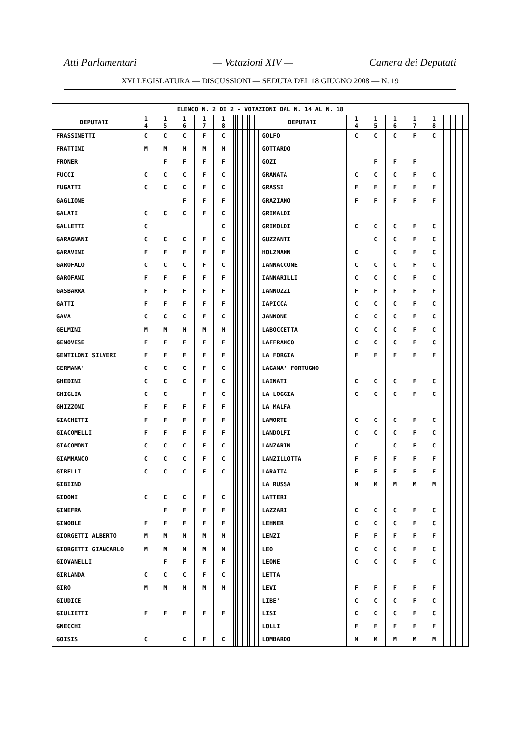Atti Parlamentari — Votazioni XIV — Camera dei Deputati
XVI LEGISLATURA — DISCUSSIONI — SEDUTA DEL 18 GIUGNO 2008 — N. 19
| ELENCO N. 2 DI 2 - VOTAZIONI DAL N. 14 AL N. 18 | | | | | | | | | | | | | | | | | | | | | | | | | | | | | | | |
| DEPUTATI | 1 4 | 1 5 | 1 6 | 1 7 | 1 8 | | | | | | | | | | | DEPUTATI | 1 4 | 1 5 | 1 6 | 1 7 | 1 8 | | | | | | | | | | |
| FRASSINETTI | C | C | C | F | C | | | | | | | | | | | GOLFO | C | C | C | F | C | | | | | | | | | | |
| FRATTINI | M | M | M | M | M | | | | | | | | | | | GOTTARDO | | | | | | | | | | | | | | | |
| FRONER | | F | F | F | F | | | | | | | | | | | GOZI | | F | F | F | | | | | | | | | | | |
| FUCCI | C | C | C | F | C | | | | | | | | | | | GRANATA | C | C | C | F | C | | | | | | | | | | |
| FUGATTI | C | C | C | F | C | | | | | | | | | | | GRASSI | F | F | F | F | F | | | | | | | | | | |
| GAGLIONE | | | F | F | F | | | | | | | | | | | GRAZIANO | F | F | F | F | F | | | | | | | | | | |
| GALATI | C | C | C | F | C | | | | | | | | | | | GRIMALDI | | | | | | | | | | | | | | | |
| GALLETTI | C | | | | C | | | | | | | | | | | GRIMOLDI | C | C | C | F | C | | | | | | | | | | |
| GARAGNANI | C | C | C | F | C | | | | | | | | | | | GUZZANTI | | C | C | F | C | | | | | | | | | | |
| GARAVINI | F | F | F | F | F | | | | | | | | | | | HOLZMANN | C | | C | F | C | | | | | | | | | | |
| GAROFALO | C | C | C | F | C | | | | | | | | | | | IANNACCONE | C | C | C | F | C | | | | | | | | | | |
| GAROFANI | F | F | F | F | F | | | | | | | | | | | IANNARILLI | C | C | C | F | C | | | | | | | | | | |
| GASBARRA | F | F | F | F | F | | | | | | | | | | | IANNUZZI | F | F | F | F | F | | | | | | | | | | |
| GATTI | F | F | F | F | F | | | | | | | | | | | IAPICCA | C | C | C | F | C | | | | | | | | | | |
| GAVA | C | C | C | F | C | | | | | | | | | | | JANNONE | C | C | C | F | C | | | | | | | | | | |
| GELMINI | M | M | M | M | M | | | | | | | | | | | LABOCCETTA | C | C | C | F | C | | | | | | | | | | |
| GENOVESE | F | F | F | F | F | | | | | | | | | | | LAFFRANCO | C | C | C | F | C | | | | | | | | | | |
| GENTILONI SILVERI | F | F | F | F | F | | | | | | | | | | | LA FORGIA | F | F | F | F | F | | | | | | | | | | |
| GERMANA' | C | C | C | F | C | | | | | | | | | | | LAGANA' FORTUGNO | | | | | | | | | | | | | | | |
| GHEDINI | C | C | C | F | C | | | | | | | | | | | LAINATI | C | C | C | F | C | | | | | | | | | | |
| GHIGLIA | C | C | | F | C | | | | | | | | | | | LA LOGGIA | C | C | C | F | C | | | | | | | | | | |
| GHIZZONI | F | F | F | F | F | | | | | | | | | | | LA MALFA | | | | | | | | | | | | | | | |
| GIACHETTI | F | F | F | F | F | | | | | | | | | | | LAMORTE | C | C | C | F | C | | | | | | | | | | |
| GIACOMELLI | F | F | F | F | F | | | | | | | | | | | LANDOLFI | C | C | C | F | C | | | | | | | | | | |
| GIACOMONI | C | C | C | F | C | | | | | | | | | | | LANZARIN | C | | C | F | C | | | | | | | | | | |
| GIAMMANCO | C | C | C | F | C | | | | | | | | | | | LANZILLOTTA | F | F | F | F | F | | | | | | | | | | |
| GIBELLI | C | C | C | F | C | | | | | | | | | | | LARATTA | F | F | F | F | F | | | | | | | | | | |
| GIBIINO | | | | | | | | | | | | | | | | LA RUSSA | M | M | M | M | M | | | | | | | | | | |
| GIDONI | C | C | C | F | C | | | | | | | | | | | LATTERI | | | | | | | | | | | | | | | |
| GINEFRA | | F | F | F | F | | | | | | | | | | | LAZZARI | C | C | C | F | C | | | | | | | | | | |
| GINOBLE | F | F | F | F | F | | | | | | | | | | | LEHNER | C | C | C | F | C | | | | | | | | | | |
| GIORGETTI ALBERTO | M | M | M | M | M | | | | | | | | | | | LENZI | F | F | F | F | F | | | | | | | | | | |
| GIORGETTI GIANCARLO | M | M | M | M | M | | | | | | | | | | | LEO | C | C | C | F | C | | | | | | | | | | |
| GIOVANELLI | | F | F | F | F | | | | | | | | | | | LEONE | C | C | C | F | C | | | | | | | | | | |
| GIRLANDA | C | C | C | F | C | | | | | | | | | | | LETTA | | | | | | | | | | | | | | | |
| GIRO | M | M | M | M | M | | | | | | | | | | | LEVI | F | F | F | F | F | | | | | | | | | | |
| GIUDICE | | | | | | | | | | | | | | | | LIBE' | C | C | C | F | C | | | | | | | | | | |
| GIULIETTI | F | F | F | F | F | | | | | | | | | | | LISI | C | C | C | F | C | | | | | | | | | | |
| GNECCHI | | | | | | | | | | | | | | | | LOLLI | F | F | F | F | F | | | | | | | | | | |
| GOISIS | C | | C | F | C | | | | | | | | | | | LOMBARDO | M | M | M | M | M | | | | | | | | | | |